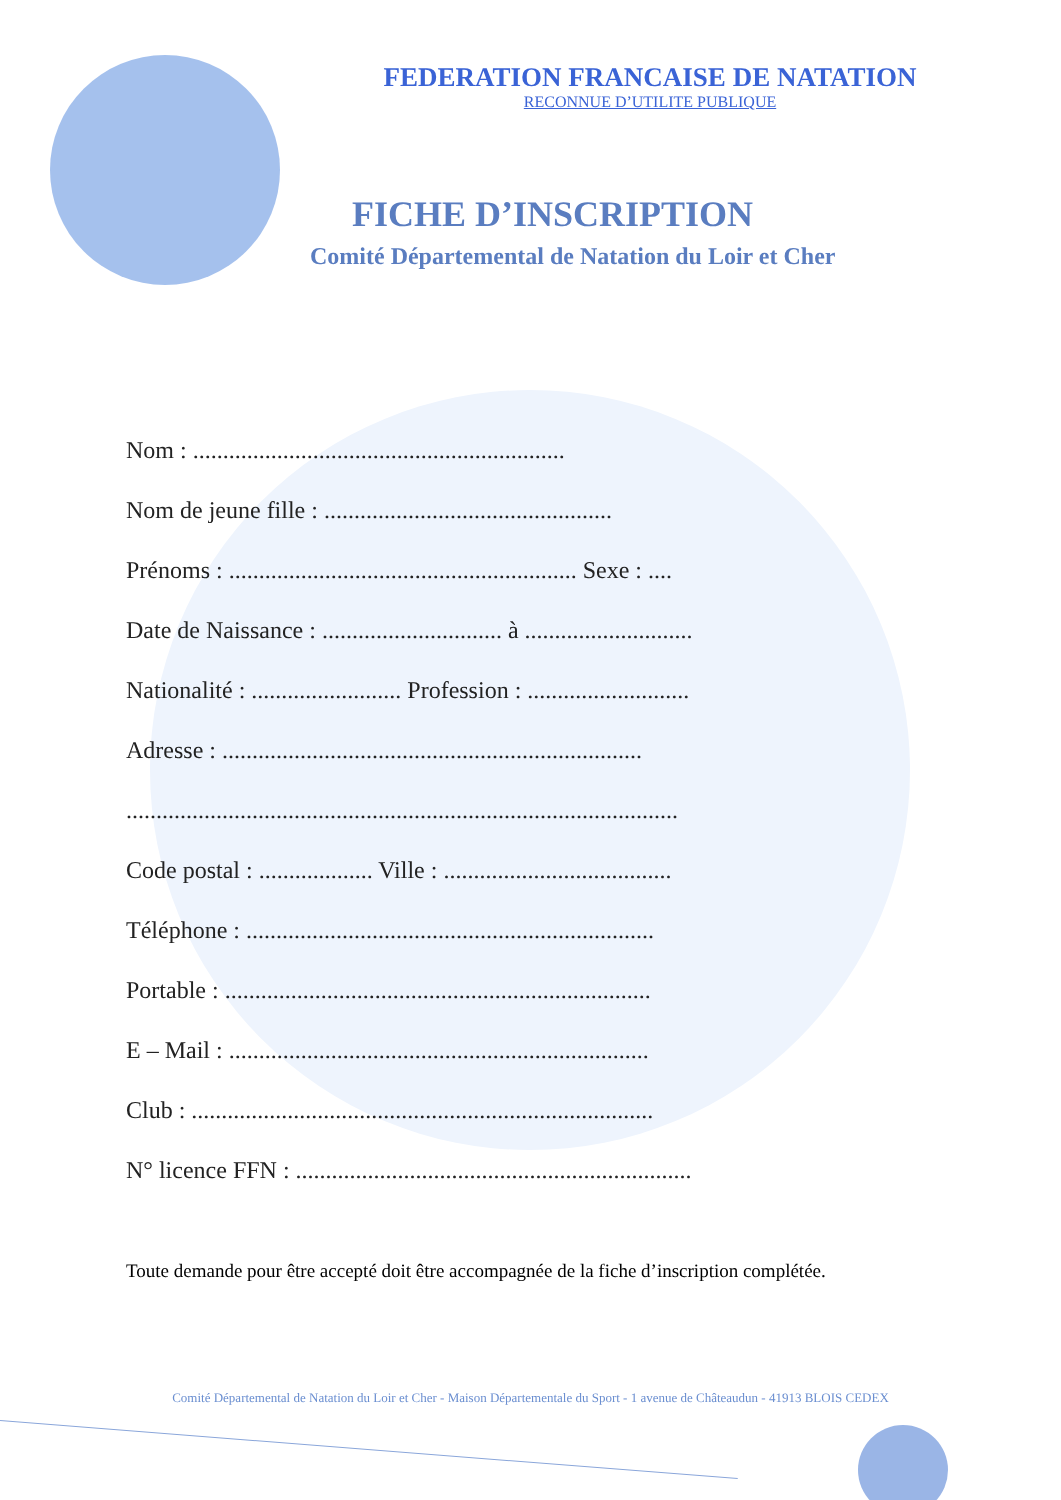FEDERATION FRANCAISE DE NATATION
RECONNUE D’UTILITE PUBLIQUE
FICHE D’INSCRIPTION
Comité Départemental de Natation du Loir et Cher
Nom : ..............................................................
Nom de jeune fille : ................................................
Prénoms : .......................................................... Sexe : ....
Date de Naissance : .............................. à ............................
Nationalité : ......................... Profession : ...........................
Adresse : ......................................................................
............................................................................................
Code postal : ................... Ville : ......................................
Téléphone : ....................................................................
Portable : .......................................................................
E – Mail : ......................................................................
Club : .............................................................................
N° licence FFN : ..................................................................
Toute demande pour être accepté doit être accompagnée de la fiche d’inscription complétée.
Comité Départemental de Natation du Loir et Cher - Maison Départementale du Sport - 1 avenue de Châteaudun - 41913 BLOIS CEDEX